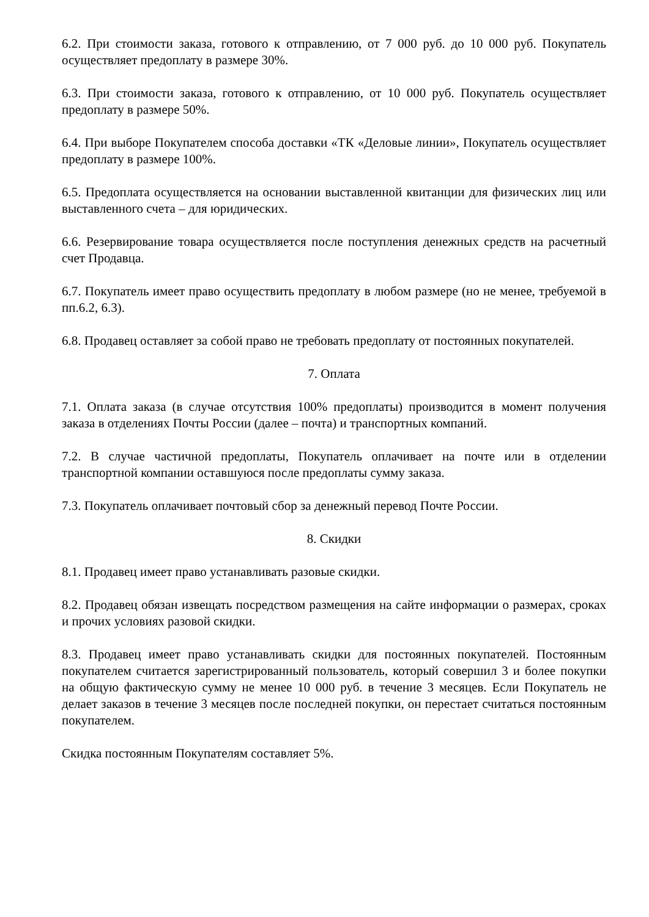6.2. При стоимости заказа, готового к отправлению, от 7 000 руб. до 10 000 руб. Покупатель осуществляет предоплату в размере 30%.
6.3. При стоимости заказа, готового к отправлению, от 10 000 руб. Покупатель осуществляет предоплату в размере 50%.
6.4. При выборе Покупателем способа доставки «ТК «Деловые линии», Покупатель осуществляет предоплату в размере 100%.
6.5. Предоплата осуществляется на основании выставленной квитанции для физических лиц или выставленного счета – для юридических.
6.6. Резервирование товара осуществляется после поступления денежных средств на расчетный счет Продавца.
6.7. Покупатель имеет право осуществить предоплату в любом размере (но не менее, требуемой в пп.6.2, 6.3).
6.8. Продавец оставляет за собой право не требовать предоплату от постоянных покупателей.
7. Оплата
7.1. Оплата заказа (в случае отсутствия 100% предоплаты) производится в момент получения заказа в отделениях Почты России (далее – почта) и транспортных компаний.
7.2. В случае частичной предоплаты, Покупатель оплачивает на почте или в отделении транспортной компании оставшуюся после предоплаты сумму заказа.
7.3. Покупатель оплачивает почтовый сбор за денежный перевод Почте России.
8. Скидки
8.1. Продавец имеет право устанавливать разовые скидки.
8.2. Продавец обязан извещать посредством размещения на сайте информации о размерах, сроках и прочих условиях разовой скидки.
8.3. Продавец имеет право устанавливать скидки для постоянных покупателей. Постоянным покупателем считается зарегистрированный пользователь, который совершил 3 и более покупки на общую фактическую сумму не менее 10 000 руб. в течение 3 месяцев. Если Покупатель не делает заказов в течение 3 месяцев после последней покупки, он перестает считаться постоянным покупателем.
Скидка постоянным Покупателям составляет 5%.